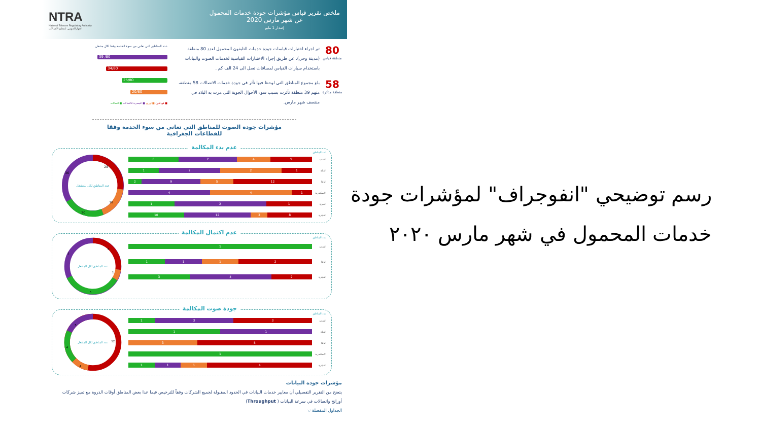ملخص تقرير قياس مؤشرات جودة خدمات المحمول
عن شهر مارس 2020
إصدار 1 مايو
NTRA
National Telecom Regulatory Authority
الجهاز القومي لتنظيم الاتصالات
80
منطقة قياس
تم اجراء اختبارات قياسات جودة خدمات التليفون المحمول لعدد 80 منطقة (مدينة وحي)، عن طريق إجراء الاختبارات القياسية لخدمات الصوت والبيانات باستخدام سيارات القياس لمسافات تصل الى 24 الف كم .
58
منطقة متأثرة
بلغ مجموع المناطق التي لوحظ فيها تأثر في جودة خدمات الاتصالات 58 منطقة، منهم 39 منطقة تأثرت بسبب سوء الأحوال الجوية التى مرت به البلاد في منتصف شهر مارس.
عدد المناطق التي تعانى من سوء الخدمة وفقا لكل مشغل
39 /80
34/80
25/80
20/80
■ فودافون ■ اورنج ■ المصرية للاتصالات ■ اتصالات
مؤشرات جودة الصوت للمناطق التي تعانى من سوء الخدمة وفقا للقطاعات الجغرافية
عدم بدء المكالمة
عدد المناطق
الصعيد
6 7 4 5
القناة
1 2 2 1
الدلتا
2 9 5 12
الاسكندرية
4 4 1
الجيزة
1 2 1
القاهرة
10 12 3 8
عدد المناطق لكل للمشغل
28
18
20
36
عدم اكتمال المكالمة
عدد المناطق
الصعيد
1
الدلتا
1 1 1 2
القاهرة
3 4 2
عدد المناطق لكل للمشغل
4
1
5
5
جودة صوت المكالمة
عدد المناطق
الصعيد
1 3 3
القناة
1 1
الدلتا
3 5
الاسكندرية
1
القاهرة
1 1 1 4
عدد المناطق لكل للمشغل
12
4
4
5
مؤشرات جودة البيانات
يتضح من التقرير التفصيلي أن معايير خدمات البيانات في الحدود المقبولة لجميع الشركات وفقاً للترخيص فيما عدا بعض المناطق أوقات الذروة مع تميز شركات أورانج واتصالات في سرعة البيانات ( Throughput)
الجداول المفصلة ☜
رسم توضيحي "انفوجراف" لمؤشرات جودة
خدمات المحمول في شهر مارس ٢٠٢٠